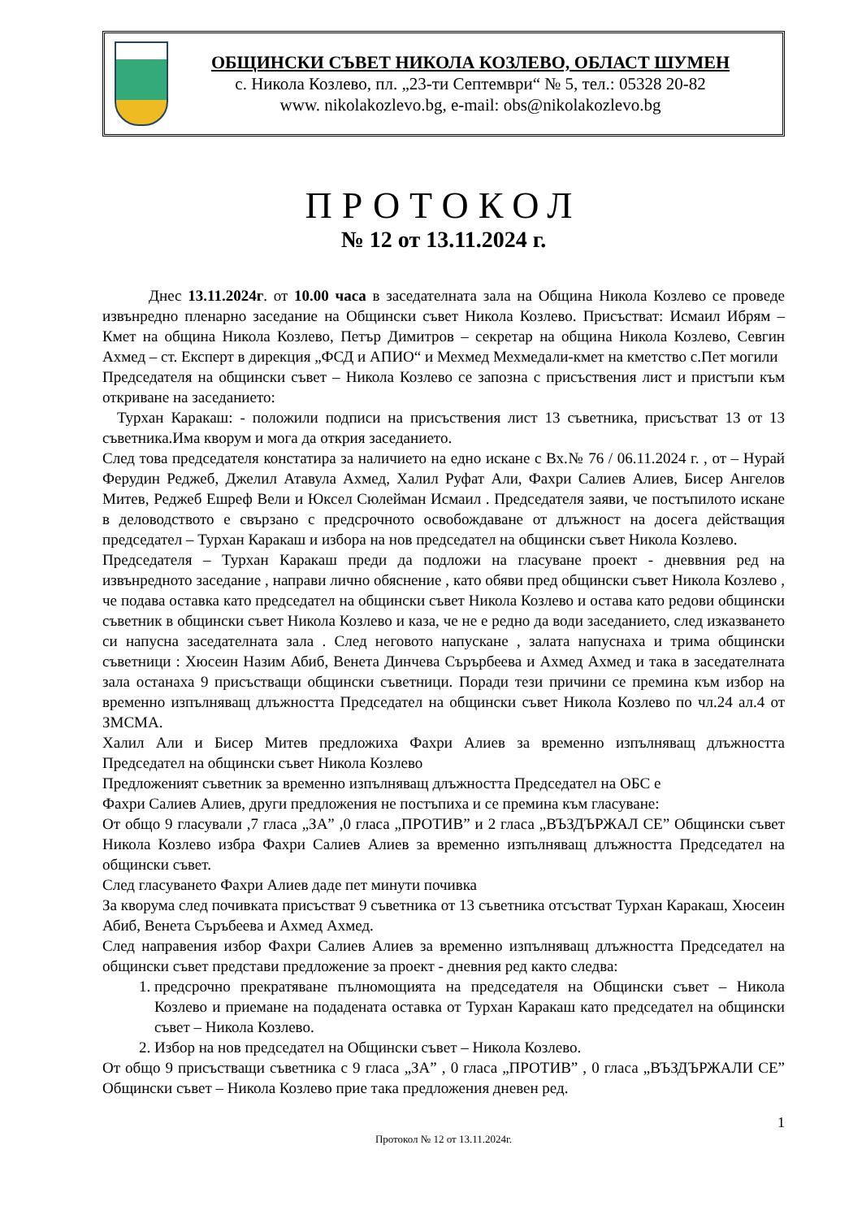ОБЩИНСКИ СЪВЕТ НИКОЛА КОЗЛЕВО, ОБЛАСТ ШУМЕН
с. Никола Козлево, пл. „23-ти Септември“ № 5, тел.: 05328 20-82
www. nikolakozlevo.bg, e-mail: obs@nikolakozlevo.bg
ПРОТОКОЛ
№ 12 от 13.11.2024 г.
   Днес 13.11.2024г. от 10.00 часа в заседателната зала на Община Никола Козлево се проведе извънредно пленарно заседание на Общински съвет Никола Козлево. Присъстват: Исмаил Ибрям – Кмет на община Никола Козлево, Петър Димитров – секретар на община Никола Козлево, Севгин Ахмед – ст. Експерт в дирекция „ФСД и АПИО“ и Мехмед Мехмедали-кмет на кметство с.Пет могили
Председателя на общински съвет – Никола Козлево се запозна с присъствения лист и пристъпи към откриване на заседанието:
Турхан Каракаш: - положили подписи на присъствения лист 13 съветника, присъстват 13 от 13 съветника.Има кворум и мога да открия заседанието.
След това председателя констатира за наличието на едно искане с Вх.№ 76 / 06.11.2024 г. , от – Нурай Ферудин Реджеб, Джелил Атавула Ахмед, Халил Руфат Али, Фахри Салиев Алиев, Бисер Ангелов Митев, Реджеб Ешреф Вели и Юксел Сюлейман Исмаил . Председателя заяви, че постъпилото искане в деловодството е свързано с предсрочното освобождаване от длъжност на досега действащия председател – Турхан Каракаш и избора на нов председател на общински съвет Никола Козлево.
Председателя – Турхан Каракаш преди да подложи на гласуване проект - дневвния ред на извънредното заседание , направи лично обяснение , като обяви пред общински съвет Никола Козлево , че подава оставка като председател на общински съвет Никола Козлево и остава като редови общински съветник в общински съвет Никола Козлево и каза, че не е редно да води заседанието, след изказването си напусна заседателната зала . След неговото напускане , залата напуснаха и трима общински съветници : Хюсеин Назим Абиб, Венета Динчева Сърърбеева и Ахмед Ахмед и така в заседателната зала останаха 9 присъстващи общински съветници. Поради тези причини се премина към избор на временно изпълняващ длъжността Председател на общински съвет Никола Козлево по чл.24 ал.4 от ЗМСМА.
Халил Али и Бисер Митев предложиха Фахри Алиев за временно изпълняващ длъжността Председател на общински съвет Никола Козлево
Предложеният съветник за временно изпълняващ длъжността Председател на ОБС е
Фахри Салиев Алиев, други предложения не постъпиха и се премина към гласуване:
От общо 9 гласували ,7 гласа „ЗА” ,0 гласа „ПРОТИВ” и 2 гласа „ВЪЗДЪРЖАЛ СЕ” Общински съвет Никола Козлево избра Фахри Салиев Алиев за временно изпълняващ длъжността Председател на общински съвет.
След гласуването Фахри Алиев даде пет минути почивка
За кворума след почивката присъстват 9 съветника от 13 съветника отсъстват Турхан Каракаш, Хюсеин Абиб, Венета Съръбеева и Ахмед Ахмед.
След направения избор Фахри Салиев Алиев за временно изпълняващ длъжността Председател на общински съвет представи предложение за проект - дневния ред както следва:
1. предсрочно прекратяване пълномощията на председателя на Общински съвет – Никола Козлево и приемане на подадената оставка от Турхан Каракаш като председател на общински съвет – Никола Козлево.
2. Избор на нов председател на Общински съвет – Никола Козлево.
От общо 9 присъстващи съветника с 9 гласа „ЗА” , 0 гласа „ПРОТИВ” , 0 гласа „ВЪЗДЪРЖАЛИ СЕ” Общински съвет – Никола Козлево прие така предложения дневен ред.
1
Протокол № 12 от 13.11.2024г.